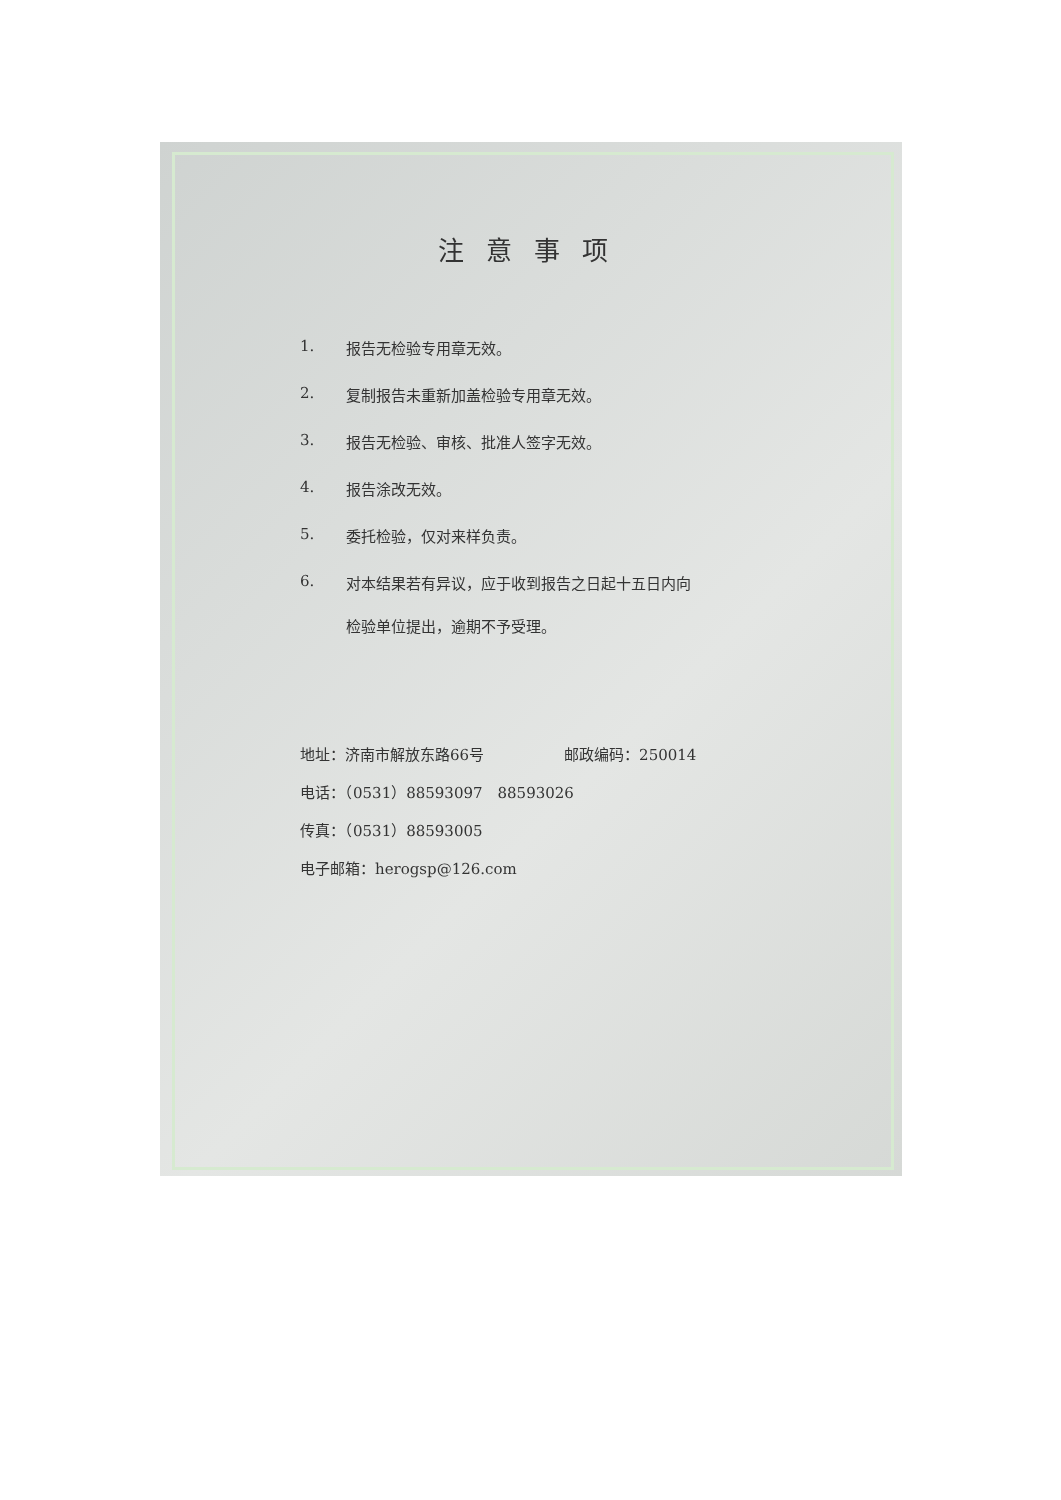注意事项
1. 报告无检验专用章无效。
2. 复制报告未重新加盖检验专用章无效。
3. 报告无检验、审核、批准人签字无效。
4. 报告涂改无效。
5. 委托检验，仅对来样负责。
6. 对本结果若有异议，应于收到报告之日起十五日内向
检验单位提出，逾期不予受理。
地址：济南市解放东路66号 邮政编码：250014
电话：（0531）88593097　88593026
传真：（0531）88593005
电子邮箱：herogsp@126.com